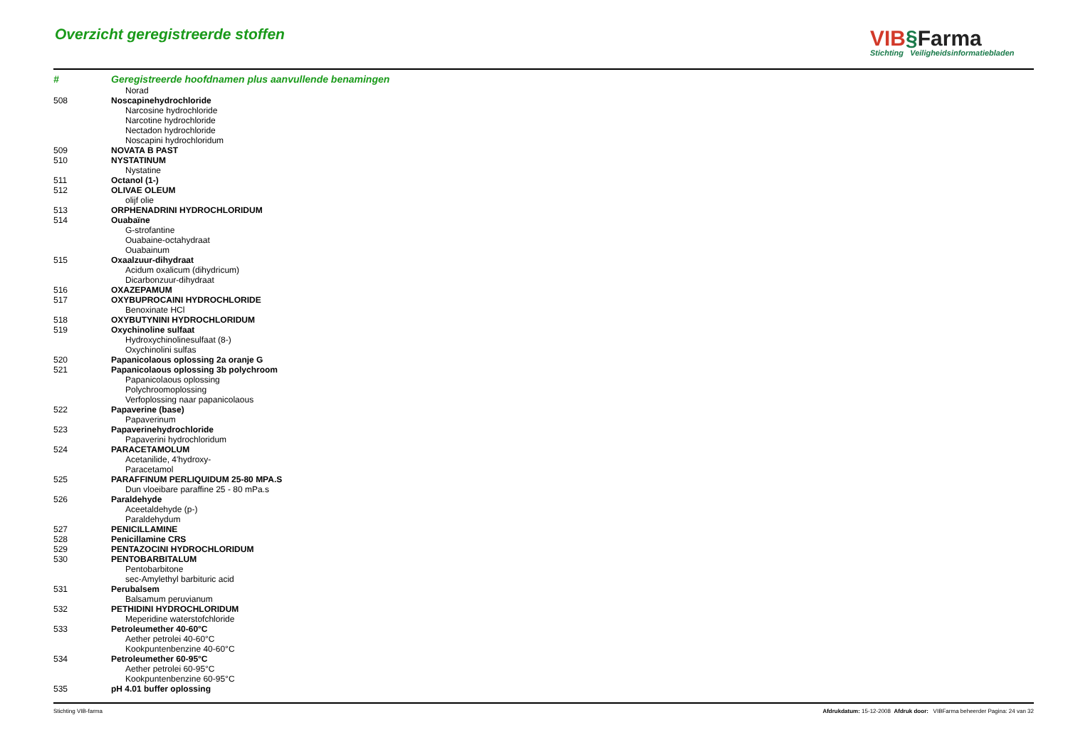Overzicht geregistreerde stoffen
VIB§Farma
Stichting Veiligheidsinformatiebladen
| # | Geregistreerde hoofdnamen plus aanvullende benamingen |
| --- | --- |
| | Norad |
| 508 | Noscapinehydrochloride |
| | Narcosine hydrochloride |
| | Narcotine hydrochloride |
| | Nectadon hydrochloride |
| | Noscapini hydrochloridum |
| 509 | NOVATA B PAST |
| 510 | NYSTATINUM |
| | Nystatine |
| 511 | Octanol (1-) |
| 512 | OLIVAE OLEUM |
| | olijf olie |
| 513 | ORPHENADRINI HYDROCHLORIDUM |
| 514 | Ouabaïne |
| | G-strofantine |
| | Ouabaine-octahydraat |
| | Ouabainum |
| 515 | Oxaalzuur-dihydraat |
| | Acidum oxalicum (dihydricum) |
| | Dicarbonzuur-dihydraat |
| 516 | OXAZEPAMUM |
| 517 | OXYBUPROCAINI HYDROCHLORIDE |
| | Benoxinate HCl |
| 518 | OXYBUTYNINI HYDROCHLORIDUM |
| 519 | Oxychinoline sulfaat |
| | Hydroxychinolinesulfaat (8-) |
| | Oxychinolini sulfas |
| 520 | Papanicolaous oplossing 2a oranje G |
| 521 | Papanicolaous oplossing 3b polychroom |
| | Papanicolaous oplossing |
| | Polychroomoplossing |
| | Verfoplossing naar papanicolaous |
| 522 | Papaverine (base) |
| | Papaverinum |
| 523 | Papaverinehydrochloride |
| | Papaverini hydrochloridum |
| 524 | PARACETAMOLUM |
| | Acetanilide, 4'hydroxy- |
| | Paracetamol |
| 525 | PARAFFINUM PERLIQUIDUM 25-80 MPA.S |
| | Dun vloeibare paraffine 25 - 80 mPa.s |
| 526 | Paraldehyde |
| | Aceetaldehyde (p-) |
| | Paraldehydum |
| 527 | PENICILLAMINE |
| 528 | Penicillamine CRS |
| 529 | PENTAZOCINI HYDROCHLORIDUM |
| 530 | PENTOBARBITALUM |
| | Pentobarbitone |
| | sec-Amylethyl barbituric acid |
| 531 | Perubalsem |
| | Balsamum peruvianum |
| 532 | PETHIDINI HYDROCHLORIDUM |
| | Meperidine waterstofchloride |
| 533 | Petroleumether 40-60°C |
| | Aether petrolei 40-60°C |
| | Kookpuntenbenzine 40-60°C |
| 534 | Petroleumether 60-95°C |
| | Aether petrolei 60-95°C |
| | Kookpuntenbenzine 60-95°C |
| 535 | pH 4.01 buffer oplossing |
Stichting VIB-farma Afdrukdatum: 15-12-2008 Afdruk door: VIBFarma beheerder Pagina: 24 van 32